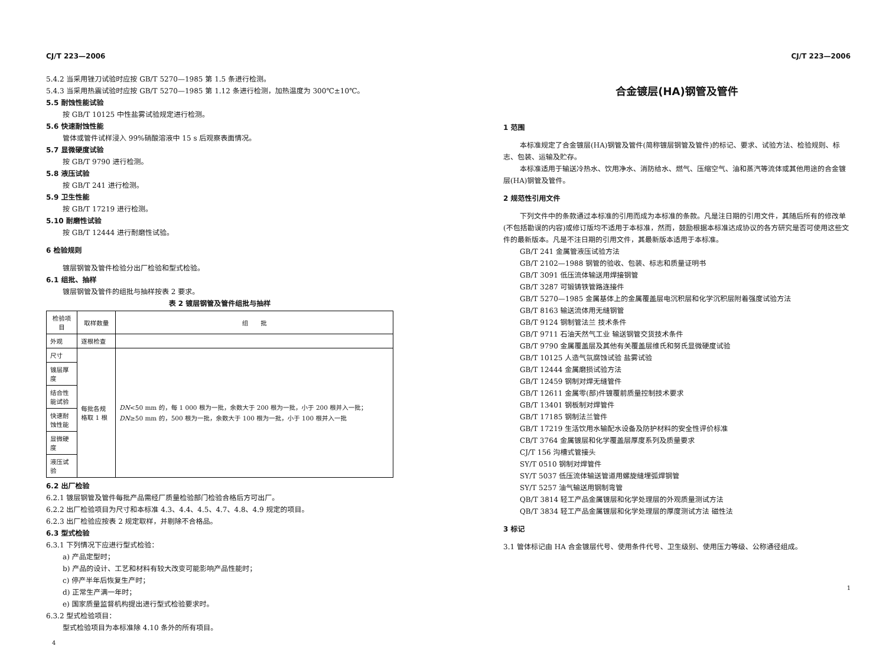CJ/T 223—2006
5.4.2 当采用锉刀试验时应按 GB/T 5270—1985 第 1.5 条进行检测。
5.4.3 当采用热震试验时应按 GB/T 5270—1985 第 1.12 条进行检测，加热温度为 300℃±10℃。
5.5 耐蚀性能试验
按 GB/T 10125 中性盐雾试验规定进行检测。
5.6 快速耐蚀性能
管体或管件试样浸入 99%硝酸溶液中 15 s 后观察表面情况。
5.7 显微硬度试验
按 GB/T 9790 进行检测。
5.8 液压试验
按 GB/T 241 进行检测。
5.9 卫生性能
按 GB/T 17219 进行检测。
5.10 耐磨性试验
按 GB/T 12444 进行耐磨性试验。
6 检验规则
镀层钢管及管件检验分出厂检验和型式检验。
6.1 组批、抽样
镀层钢管及管件的组批与抽样按表 2 要求。
表 2 镀层钢管及管件组批与抽样
| 检验项目 | 取样数量 | 组 批 |
| --- | --- | --- |
| 外观 | 逐根检查 | |
| 尺寸 | 每批各规格取 1 根 | DN <50 mm 的，每 1 000 根为一批，余数大于 200 根为一批，小于 200 根并入一批； DN ≥50 mm 的，500 根为一批，余数大于 100 根为一批，小于 100 根并入一批 |
| 镀层厚度 | | |
| 结合性能试验 | | |
| 快速耐蚀性能 | | |
| 显微硬度 | | |
| 液压试验 | | |
6.2 出厂检验
6.2.1 镀层钢管及管件每批产品需经厂质量检验部门检验合格后方可出厂。
6.2.2 出厂检验项目为尺寸和本标准 4.3、4.4、4.5、4.7、4.8、4.9 规定的项目。
6.2.3 出厂检验应按表 2 规定取样，并剔除不合格品。
6.3 型式检验
6.3.1 下列情况下应进行型式检验：
a) 产品定型时；
b) 产品的设计、工艺和材料有较大改变可能影响产品性能时；
c) 停产半年后恢复生产时；
d) 正常生产满一年时；
e) 国家质量监督机构提出进行型式检验要求时。
6.3.2 型式检验项目：
型式检验项目为本标准除 4.10 条外的所有项目。
4
CJ/T 223—2006
合金镀层(HA)钢管及管件
1 范围
本标准规定了合金镀层(HA)钢管及管件(简称镀层钢管及管件)的标记、要求、试验方法、检验规则、标志、包装、运输及贮存。
本标准适用于输送冷热水、饮用净水、消防给水、燃气、压缩空气、油和蒸汽等流体或其他用途的合金镀层(HA)钢管及管件。
2 规范性引用文件
下列文件中的条款通过本标准的引用而成为本标准的条款。凡是注日期的引用文件，其随后所有的修改单(不包括勘误的内容)或修订版均不适用于本标准，然而，鼓励根据本标准达成协议的各方研究是否可使用这些文件的最新版本。凡是不注日期的引用文件，其最新版本适用于本标准。
GB/T 241 金属管液压试验方法
GB/T 2102—1988 钢管的验收、包装、标志和质量证明书
GB/T 3091 低压流体输送用焊接钢管
GB/T 3287 可锻铸铁管路连接件
GB/T 5270—1985 金属基体上的金属覆盖层电沉积层和化学沉积层附着强度试验方法
GB/T 8163 输送流体用无缝钢管
GB/T 9124 钢制管法兰 技术条件
GB/T 9711 石油天然气工业 输送钢管交货技术条件
GB/T 9790 金属覆盖层及其他有关覆盖层维氏和努氏显微硬度试验
GB/T 10125 人造气氛腐蚀试验 盐雾试验
GB/T 12444 金属磨损试验方法
GB/T 12459 钢制对焊无缝管件
GB/T 12611 金属零(部)件镀覆前质量控制技术要求
GB/T 13401 钢板制对焊管件
GB/T 17185 钢制法兰管件
GB/T 17219 生活饮用水输配水设备及防护材料的安全性评价标准
CB/T 3764 金属镀层和化学覆盖层厚度系列及质量要求
CJ/T 156 沟槽式管接头
SY/T 0510 钢制对焊管件
SY/T 5037 低压流体输送管道用螺旋缝埋弧焊钢管
SY/T 5257 油气输送用钢制弯管
QB/T 3814 轻工产品金属镀层和化学处理层的外观质量测试方法
QB/T 3834 轻工产品金属镀层和化学处理层的厚度测试方法 磁性法
3 标记
3.1 管体标记由 HA 合金镀层代号、使用条件代号、卫生级别、使用压力等级、公称通径组成。
1